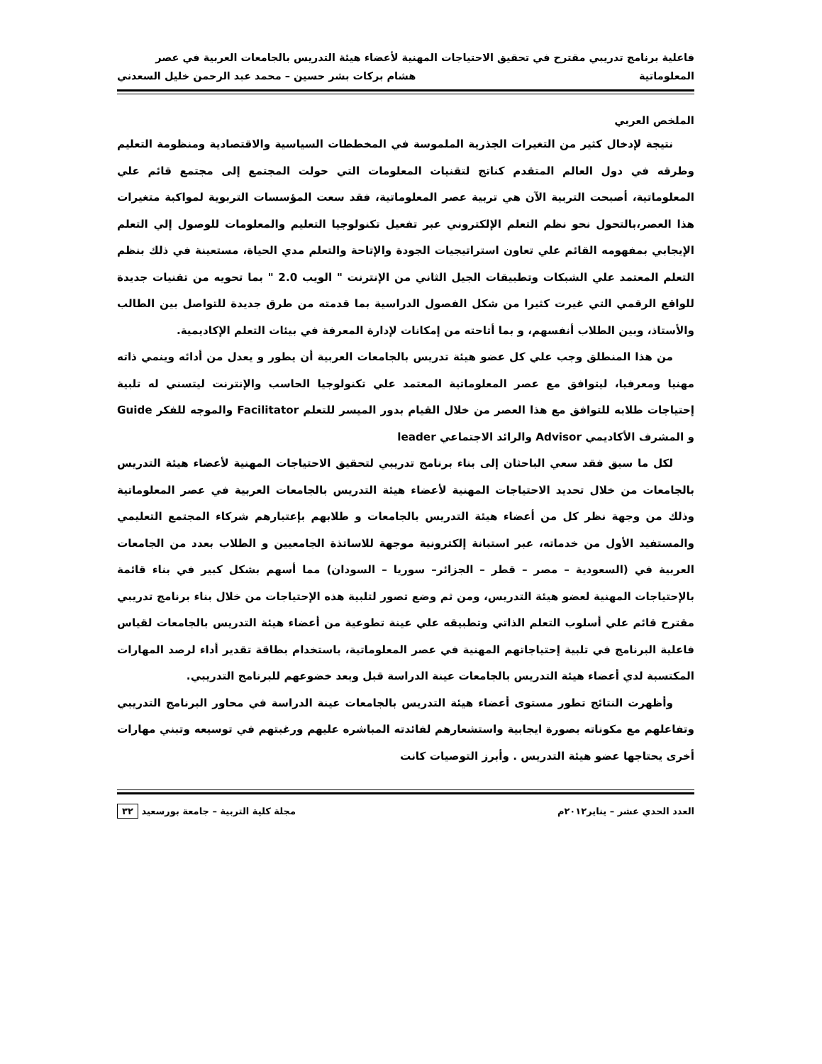فاعلية برنامج تدريبي مقترح في تحقيق الاحتياجات المهنية لأعضاء هيئة التدريس بالجامعات العربية في عصر
المعلوماتية هشام بركات بشر حسين – محمد عبد الرحمن خليل السعدني
الملخص العربي
نتيجة لإدخال كثير من التغيرات الجذرية الملموسة في المخططات السياسية والاقتصادية ومنظومة التعليم وطرقه في دول العالم المتقدم كناتج لتقنيات المعلومات التي حولت المجتمع إلى مجتمع قائم علي المعلوماتية، أصبحت التربية الآن هي تربية عصر المعلوماتية، فقد سعت المؤسسات التربوية لمواكبة متغيرات هذا العصر،بالتحول نحو نظم التعلم الإلكتروني عبر تفعيل تكنولوجيا التعليم والمعلومات للوصول إلي التعلم الإيجابي بمفهومه القائم علي تعاون استراتيجيات الجودة والإتاحة والتعلم مدي الحياة، مستعينة في ذلك بنظم التعلم المعتمد علي الشبكات وتطبيقات الجيل الثاني من الإنترنت " الويب 2.0 " بما تحويه من تقنيات جديدة للواقع الرقمي التي غيرت كثيرا من شكل الفصول الدراسية بما قدمته من طرق جديدة للتواصل بين الطالب والأستاذ، وبين الطلاب أنفسهم، و بما أتاحته من إمكانات لإدارة المعرفة في بيئات التعلم الإكاديمية.
من هذا المنطلق وجب علي كل عضو هيئة تدريس بالجامعات العربية أن يطور و يعدل من أدائه وينمي ذاته مهنيا ومعرفيا، ليتوافق مع عصر المعلوماتية المعتمد علي تكنولوجيا الحاسب والإنترنت ليتسني له تلبية إحتياجات طلابه للتوافق مع هذا العصر من خلال القيام بدور الميسر للتعلم Facilitator والموجه للفكر Guide و المشرف الأكاديمي Advisor والرائد الاجتماعي leader
لكل ما سبق فقد سعي الباحثان إلى بناء برنامج تدريبي لتحقيق الاحتياجات المهنية لأعضاء هيئة التدريس بالجامعات من خلال تحديد الاحتياجات المهنية لأعضاء هيئة التدريس بالجامعات العربية في عصر المعلوماتية وذلك من وجهة نظر كل من أعضاء هيئة التدريس بالجامعات و طلابهم بإعتبارهم شركاء المجتمع التعليمي والمستفيد الأول من خدماته، عبر استبانة إلكترونية موجهة للاساتذة الجامعيين و الطلاب بعدد من الجامعات العربية في (السعودية – مصر – قطر – الجزائر– سوريا – السودان) مما أسهم بشكل كبير في بناء قائمة بالإحتياجات المهنية لعضو هيئة التدريس، ومن ثم وضع تصور لتلبية هذه الإحتياجات من خلال بناء برنامج تدريبي مقترح قائم علي أسلوب التعلم الذاتي وتطبيقه علي عينة تطوعية من أعضاء هيئة التدريس بالجامعات لقياس فاعلية البرنامج في تلبية إحتياجاتهم المهنية في عصر المعلوماتية، باستخدام بطاقة تقدير أداء لرصد المهارات المكتسبة لدي أعضاء هيئة التدريس بالجامعات عينة الدراسة قبل وبعد خضوعهم للبرنامج التدريبي.
وأظهرت النتائج تطور مستوى أعضاء هيئة التدريس بالجامعات عينة الدراسة في محاور البرنامج التدريبي وتفاعلهم مع مكوناته بصورة ايجابية واستشعارهم لفائدته المباشره عليهم ورغبتهم في توسيعه وتبني مهارات أخرى يحتاجها عضو هيئة التدريس . وأبرز التوصيات كانت
العدد الحدي عشر – يناير٢٠١٢م مجلة كلية التربية – جامعة بورسعيد ٣٢